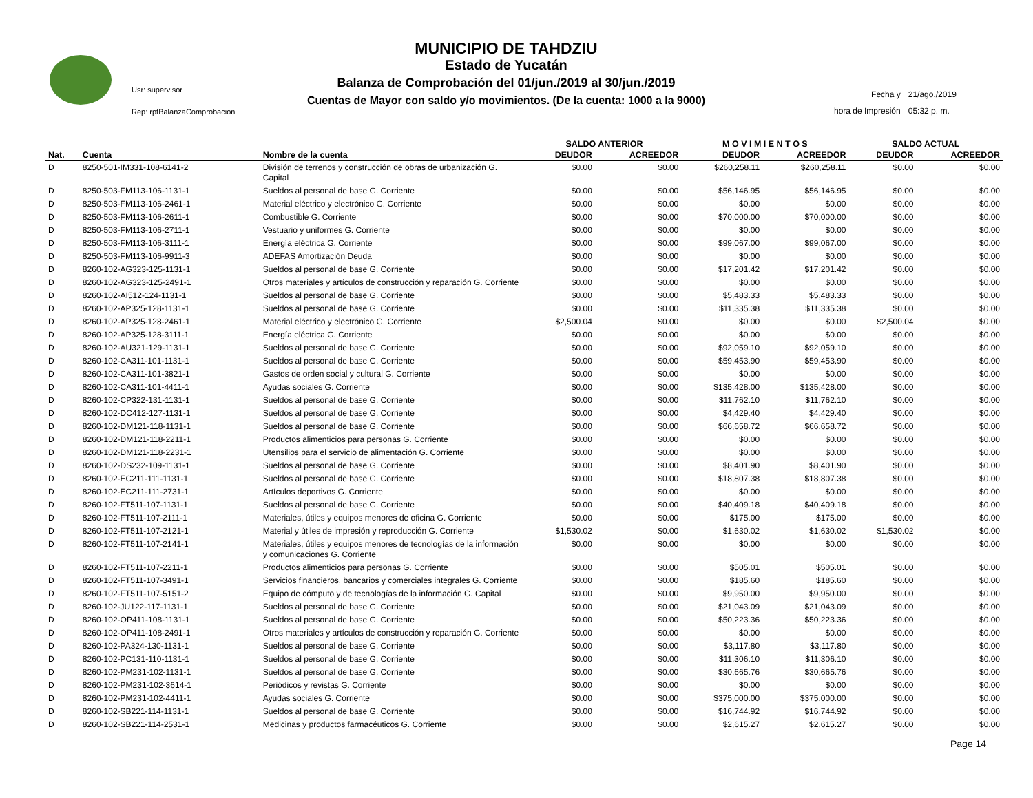Usr: supervisor
Rep: rptBalanzaComprobacion
MUNICIPIO DE TAHDZIU
Estado de Yucatán
Balanza de Comprobación del 01/jun./2019 al 30/jun./2019
Cuentas de Mayor con saldo y/o movimientos. (De la cuenta: 1000 a la 9000)
| Fecha y | 21/ago./2019 |
| hora de Impresión | 05:32 p. m. |
| | | | SALDO ANTERIOR | | M O V I M I E N T O S | | SALDO ACTUAL | |
| --- | --- | --- | --- | --- | --- | --- | --- | --- |
| Nat. | Cuenta | Nombre de la cuenta | DEUDOR | ACREEDOR | DEUDOR | ACREEDOR | DEUDOR | ACREEDOR |
| D | 8250-501-IM331-108-6141-2 | División de terrenos y construcción de obras de urbanización G. Capital | $0.00 | $0.00 | $260,258.11 | $260,258.11 | $0.00 | $0.00 |
| D | 8250-503-FM113-106-1131-1 | Sueldos al personal de base G. Corriente | $0.00 | $0.00 | $56,146.95 | $56,146.95 | $0.00 | $0.00 |
| D | 8250-503-FM113-106-2461-1 | Material eléctrico y electrónico G. Corriente | $0.00 | $0.00 | $0.00 | $0.00 | $0.00 | $0.00 |
| D | 8250-503-FM113-106-2611-1 | Combustible G. Corriente | $0.00 | $0.00 | $70,000.00 | $70,000.00 | $0.00 | $0.00 |
| D | 8250-503-FM113-106-2711-1 | Vestuario y uniformes G. Corriente | $0.00 | $0.00 | $0.00 | $0.00 | $0.00 | $0.00 |
| D | 8250-503-FM113-106-3111-1 | Energía eléctrica G. Corriente | $0.00 | $0.00 | $99,067.00 | $99,067.00 | $0.00 | $0.00 |
| D | 8250-503-FM113-106-9911-3 | ADEFAS Amortización Deuda | $0.00 | $0.00 | $0.00 | $0.00 | $0.00 | $0.00 |
| D | 8260-102-AG323-125-1131-1 | Sueldos al personal de base G. Corriente | $0.00 | $0.00 | $17,201.42 | $17,201.42 | $0.00 | $0.00 |
| D | 8260-102-AG323-125-2491-1 | Otros materiales y artículos de construcción y reparación G. Corriente | $0.00 | $0.00 | $0.00 | $0.00 | $0.00 | $0.00 |
| D | 8260-102-AI512-124-1131-1 | Sueldos al personal de base G. Corriente | $0.00 | $0.00 | $5,483.33 | $5,483.33 | $0.00 | $0.00 |
| D | 8260-102-AP325-128-1131-1 | Sueldos al personal de base G. Corriente | $0.00 | $0.00 | $11,335.38 | $11,335.38 | $0.00 | $0.00 |
| D | 8260-102-AP325-128-2461-1 | Material eléctrico y electrónico G. Corriente | $2,500.04 | $0.00 | $0.00 | $0.00 | $2,500.04 | $0.00 |
| D | 8260-102-AP325-128-3111-1 | Energía eléctrica G. Corriente | $0.00 | $0.00 | $0.00 | $0.00 | $0.00 | $0.00 |
| D | 8260-102-AU321-129-1131-1 | Sueldos al personal de base G. Corriente | $0.00 | $0.00 | $92,059.10 | $92,059.10 | $0.00 | $0.00 |
| D | 8260-102-CA311-101-1131-1 | Sueldos al personal de base G. Corriente | $0.00 | $0.00 | $59,453.90 | $59,453.90 | $0.00 | $0.00 |
| D | 8260-102-CA311-101-3821-1 | Gastos de orden social y cultural G. Corriente | $0.00 | $0.00 | $0.00 | $0.00 | $0.00 | $0.00 |
| D | 8260-102-CA311-101-4411-1 | Ayudas sociales G. Corriente | $0.00 | $0.00 | $135,428.00 | $135,428.00 | $0.00 | $0.00 |
| D | 8260-102-CP322-131-1131-1 | Sueldos al personal de base G. Corriente | $0.00 | $0.00 | $11,762.10 | $11,762.10 | $0.00 | $0.00 |
| D | 8260-102-DC412-127-1131-1 | Sueldos al personal de base G. Corriente | $0.00 | $0.00 | $4,429.40 | $4,429.40 | $0.00 | $0.00 |
| D | 8260-102-DM121-118-1131-1 | Sueldos al personal de base G. Corriente | $0.00 | $0.00 | $66,658.72 | $66,658.72 | $0.00 | $0.00 |
| D | 8260-102-DM121-118-2211-1 | Productos alimenticios para personas G. Corriente | $0.00 | $0.00 | $0.00 | $0.00 | $0.00 | $0.00 |
| D | 8260-102-DM121-118-2231-1 | Utensilios para el servicio de alimentación G. Corriente | $0.00 | $0.00 | $0.00 | $0.00 | $0.00 | $0.00 |
| D | 8260-102-DS232-109-1131-1 | Sueldos al personal de base G. Corriente | $0.00 | $0.00 | $8,401.90 | $8,401.90 | $0.00 | $0.00 |
| D | 8260-102-EC211-111-1131-1 | Sueldos al personal de base G. Corriente | $0.00 | $0.00 | $18,807.38 | $18,807.38 | $0.00 | $0.00 |
| D | 8260-102-EC211-111-2731-1 | Artículos deportivos G. Corriente | $0.00 | $0.00 | $0.00 | $0.00 | $0.00 | $0.00 |
| D | 8260-102-FT511-107-1131-1 | Sueldos al personal de base G. Corriente | $0.00 | $0.00 | $40,409.18 | $40,409.18 | $0.00 | $0.00 |
| D | 8260-102-FT511-107-2111-1 | Materiales, útiles y equipos menores de oficina G. Corriente | $0.00 | $0.00 | $175.00 | $175.00 | $0.00 | $0.00 |
| D | 8260-102-FT511-107-2121-1 | Material y útiles de impresión y reproducción G. Corriente | $1,530.02 | $0.00 | $1,630.02 | $1,630.02 | $1,530.02 | $0.00 |
| D | 8260-102-FT511-107-2141-1 | Materiales, útiles y equipos menores de tecnologías de la información y comunicaciones G. Corriente | $0.00 | $0.00 | $0.00 | $0.00 | $0.00 | $0.00 |
| D | 8260-102-FT511-107-2211-1 | Productos alimenticios para personas G. Corriente | $0.00 | $0.00 | $505.01 | $505.01 | $0.00 | $0.00 |
| D | 8260-102-FT511-107-3491-1 | Servicios financieros, bancarios y comerciales integrales G. Corriente | $0.00 | $0.00 | $185.60 | $185.60 | $0.00 | $0.00 |
| D | 8260-102-FT511-107-5151-2 | Equipo de cómputo y de tecnologías de la información G. Capital | $0.00 | $0.00 | $9,950.00 | $9,950.00 | $0.00 | $0.00 |
| D | 8260-102-JU122-117-1131-1 | Sueldos al personal de base G. Corriente | $0.00 | $0.00 | $21,043.09 | $21,043.09 | $0.00 | $0.00 |
| D | 8260-102-OP411-108-1131-1 | Sueldos al personal de base G. Corriente | $0.00 | $0.00 | $50,223.36 | $50,223.36 | $0.00 | $0.00 |
| D | 8260-102-OP411-108-2491-1 | Otros materiales y artículos de construcción y reparación G. Corriente | $0.00 | $0.00 | $0.00 | $0.00 | $0.00 | $0.00 |
| D | 8260-102-PA324-130-1131-1 | Sueldos al personal de base G. Corriente | $0.00 | $0.00 | $3,117.80 | $3,117.80 | $0.00 | $0.00 |
| D | 8260-102-PC131-110-1131-1 | Sueldos al personal de base G. Corriente | $0.00 | $0.00 | $11,306.10 | $11,306.10 | $0.00 | $0.00 |
| D | 8260-102-PM231-102-1131-1 | Sueldos al personal de base G. Corriente | $0.00 | $0.00 | $30,665.76 | $30,665.76 | $0.00 | $0.00 |
| D | 8260-102-PM231-102-3614-1 | Periódicos y revistas G. Corriente | $0.00 | $0.00 | $0.00 | $0.00 | $0.00 | $0.00 |
| D | 8260-102-PM231-102-4411-1 | Ayudas sociales G. Corriente | $0.00 | $0.00 | $375,000.00 | $375,000.00 | $0.00 | $0.00 |
| D | 8260-102-SB221-114-1131-1 | Sueldos al personal de base G. Corriente | $0.00 | $0.00 | $16,744.92 | $16,744.92 | $0.00 | $0.00 |
| D | 8260-102-SB221-114-2531-1 | Medicinas y productos farmacéuticos G. Corriente | $0.00 | $0.00 | $2,615.27 | $2,615.27 | $0.00 | $0.00 |
Page 14